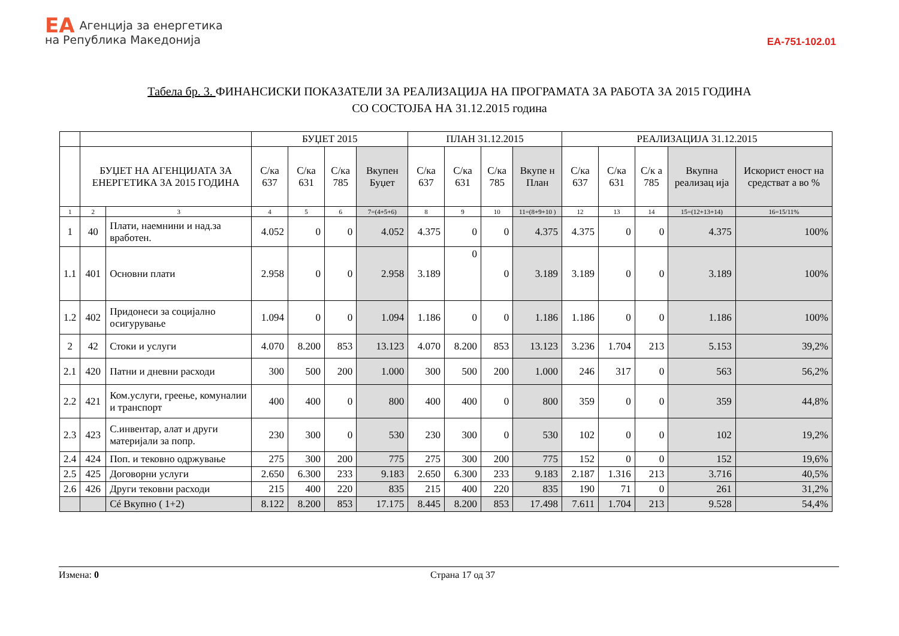EA Агенција за енергетика
на Република Македонија
EA-751-102.01
Табела бр. 3. ФИНАНСИСКИ ПОКАЗАТЕЛИ ЗА РЕАЛИЗАЦИЈА НА ПРОГРАМАТА ЗА РАБОТА ЗА 2015 ГОДИНА
СО СОСТОЈБА НА 31.12.2015 година
| | | | БУЏЕТ 2015 | | | | ПЛАН 31.12.2015 | | | | РЕАЛИЗАЦИЈА 31.12.2015 | | | | |
| --- | --- | --- | --- | --- | --- | --- | --- | --- | --- | --- | --- | --- | --- | --- | --- |
| | БУЏЕТ НА АГЕНЦИЈАТА ЗА ЕНЕРГЕТИКА ЗА 2015 ГОДИНА | | С/ка 637 | С/ка 631 | С/ка 785 | Вкупен Буџет | С/ка 637 | С/ка 631 | С/ка 785 | Вкупе н План | С/ка 637 | С/ка 631 | С/к а 785 | Вкупна реализац ија | Искорист еност на средстват а во % |
| 1 | 2 | 3 | 4 | 5 | 6 | 7=(4+5+6) | 8 | 9 | 10 | 11=(8+9+10 ) | 12 | 13 | 14 | 15=(12+13+14) | 16=15/11% |
| 1 | 40 | Плати, наемнини и над.за вработен. | 4.052 | 0 | 0 | 4.052 | 4.375 | 0 | 0 | 4.375 | 4.375 | 0 | 0 | 4.375 | 100% |
| 1.1 | 401 | Основни плати | 2.958 | 0 | 0 | 2.958 | 3.189 | 0 | 0 | 3.189 | 3.189 | 0 | 0 | 3.189 | 100% |
| 1.2 | 402 | Придонеси за социјално осигурување | 1.094 | 0 | 0 | 1.094 | 1.186 | 0 | 0 | 1.186 | 1.186 | 0 | 0 | 1.186 | 100% |
| 2 | 42 | Стоки и услуги | 4.070 | 8.200 | 853 | 13.123 | 4.070 | 8.200 | 853 | 13.123 | 3.236 | 1.704 | 213 | 5.153 | 39,2% |
| 2.1 | 420 | Патни и дневни расходи | 300 | 500 | 200 | 1.000 | 300 | 500 | 200 | 1.000 | 246 | 317 | 0 | 563 | 56,2% |
| 2.2 | 421 | Ком.услуги, греење, комуналии и транспорт | 400 | 400 | 0 | 800 | 400 | 400 | 0 | 800 | 359 | 0 | 0 | 359 | 44,8% |
| 2.3 | 423 | С.инвентар, алат и други материјали за попр. | 230 | 300 | 0 | 530 | 230 | 300 | 0 | 530 | 102 | 0 | 0 | 102 | 19,2% |
| 2.4 | 424 | Поп. и тековно одржување | 275 | 300 | 200 | 775 | 275 | 300 | 200 | 775 | 152 | 0 | 0 | 152 | 19,6% |
| 2.5 | 425 | Договорни услуги | 2.650 | 6.300 | 233 | 9.183 | 2.650 | 6.300 | 233 | 9.183 | 2.187 | 1.316 | 213 | 3.716 | 40,5% |
| 2.6 | 426 | Други тековни расходи | 215 | 400 | 220 | 835 | 215 | 400 | 220 | 835 | 190 | 71 | 0 | 261 | 31,2% |
| | | Сé Вкупно ( 1+2) | 8.122 | 8.200 | 853 | 17.175 | 8.445 | 8.200 | 853 | 17.498 | 7.611 | 1.704 | 213 | 9.528 | 54,4% |
Измена: 0 Страна 17 од 37